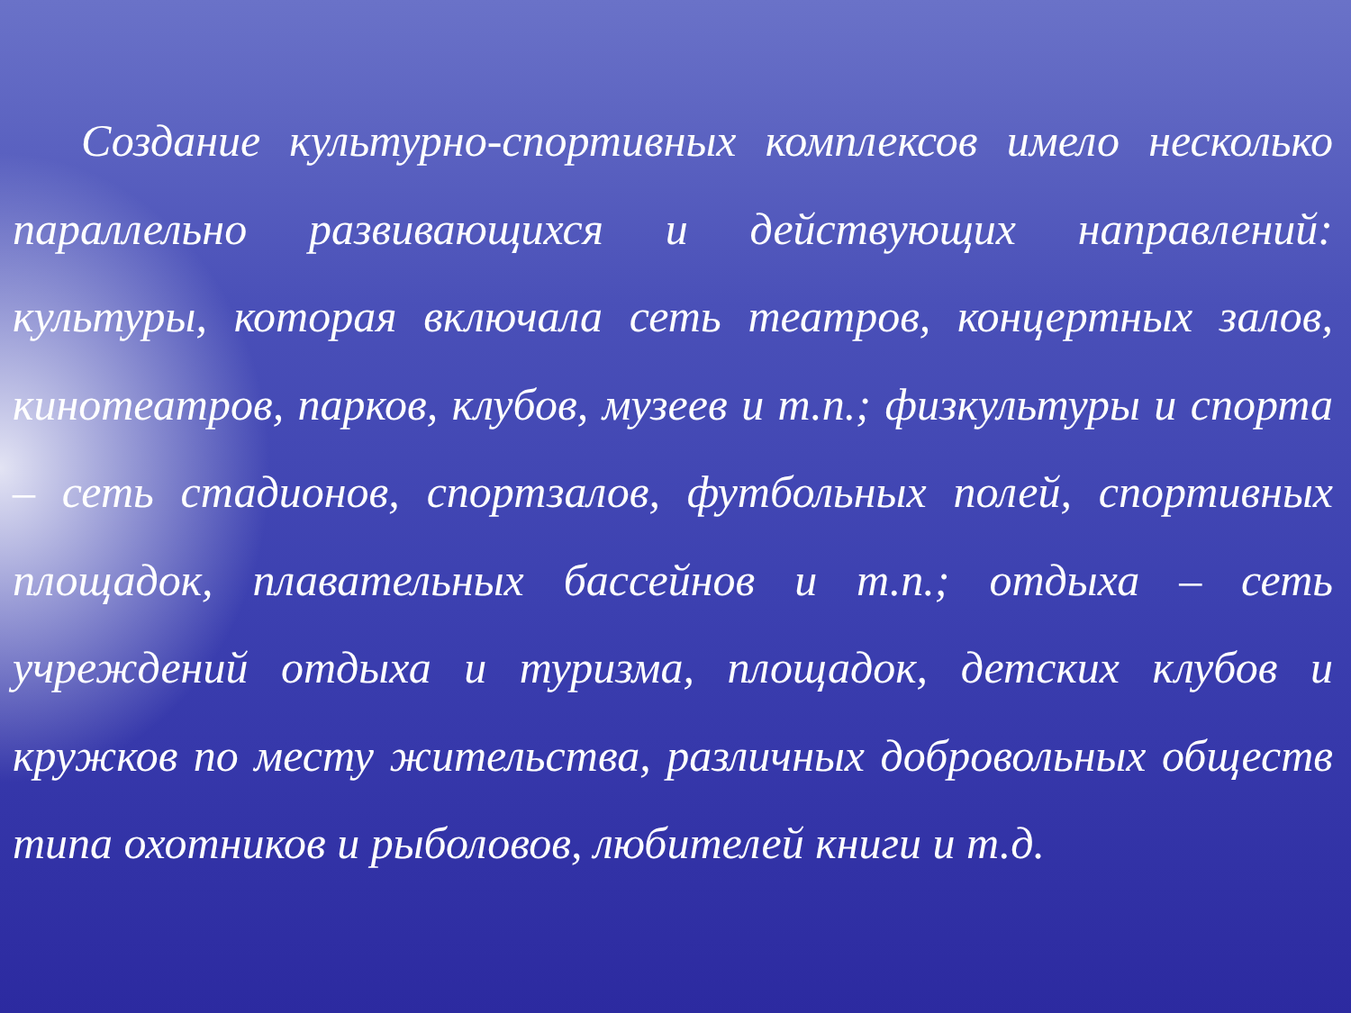Создание культурно-спортивных комплексов имело несколько параллельно развивающихся и действующих направлений: культуры, которая включала сеть театров, концертных залов, кинотеатров, парков, клубов, музеев и т.п.; физкультуры и спорта – сеть стадионов, спортзалов, футбольных полей, спортивных площадок, плавательных бассейнов и т.п.; отдыха – сеть учреждений отдыха и туризма, площадок, детских клубов и кружков по месту жительства, различных добровольных обществ типа охотников и рыболовов, любителей книги и т.д.